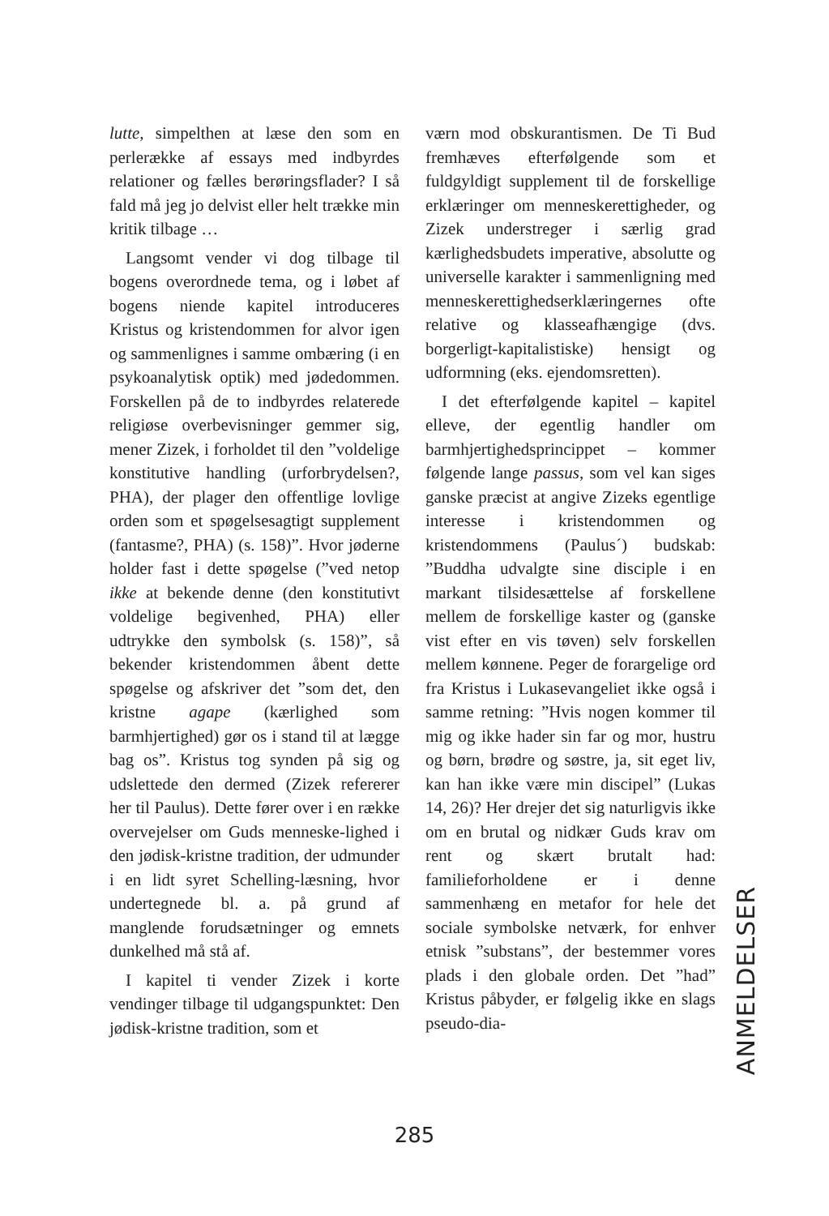lutte, simpelthen at læse den som en perlerække af essays med indbyrdes relationer og fælles berøringsflader? I så fald må jeg jo delvist eller helt trække min kritik tilbage …
Langsomt vender vi dog tilbage til bogens overordnede tema, og i løbet af bogens niende kapitel introduceres Kristus og kristendommen for alvor igen og sammenlignes i samme ombæring (i en psykoanalytisk optik) med jødedommen. Forskellen på de to indbyrdes relaterede religiøse overbevisninger gemmer sig, mener Zizek, i forholdet til den ”voldelige konstitutive handling (urforbrydelsen?, PHA), der plager den offentlige lovlige orden som et spøgelsesagtigt supplement (fantasme?, PHA) (s. 158)”. Hvor jøderne holder fast i dette spøgelse (”ved netop ikke at bekende denne (den konstitutivt voldelige begivenhed, PHA) eller udtrykke den symbolsk (s. 158)”, så bekender kristendommen åbent dette spøgelse og afskriver det ”som det, den kristne agape (kærlighed som barmhjertighed) gør os i stand til at lægge bag os”. Kristus tog synden på sig og udslettede den dermed (Zizek refererer her til Paulus). Dette fører over i en række overvejelser om Guds menneske-lighed i den jødisk-kristne tradition, der udmunder i en lidt syret Schelling-læsning, hvor undertegnede bl. a. på grund af manglende forudsætninger og emnets dunkelhed må stå af.
I kapitel ti vender Zizek i korte vendinger tilbage til udgangspunktet: Den jødisk-kristne tradition, som et
værn mod obskurantismen. De Ti Bud fremhæves efterfølgende som et fuldgyldigt supplement til de forskellige erklæringer om menneskerettigheder, og Zizek understreger i særlig grad kærlighedsbudets imperative, absolutte og universelle karakter i sammenligning med menneskerettighedserklæringernes ofte relative og klasseafhængige (dvs. borgerligt-kapitalistiske) hensigt og udformning (eks. ejendomsretten).
I det efterfølgende kapitel – kapitel elleve, der egentlig handler om barmhjertighedsprincippet – kommer følgende lange passus, som vel kan siges ganske præcist at angive Zizeks egentlige interesse i kristendommen og kristendommens (Paulus´) budskab: ”Buddha udvalgte sine disciple i en markant tilsidesættelse af forskellene mellem de forskellige kaster og (ganske vist efter en vis tøven) selv forskellen mellem kønnene. Peger de forargelige ord fra Kristus i Lukasevangeliet ikke også i samme retning: ”Hvis nogen kommer til mig og ikke hader sin far og mor, hustru og børn, brødre og søstre, ja, sit eget liv, kan han ikke være min discipel” (Lukas 14, 26)? Her drejer det sig naturligvis ikke om en brutal og nidkær Guds krav om rent og skært brutalt had: familieforholdene er i denne sammenhæng en metafor for hele det sociale symbolske netværk, for enhver etnisk ”substans”, der bestemmer vores plads i den globale orden. Det ”had” Kristus påbyder, er følgelig ikke en slags pseudo-dia-
ANMELDELSER
285